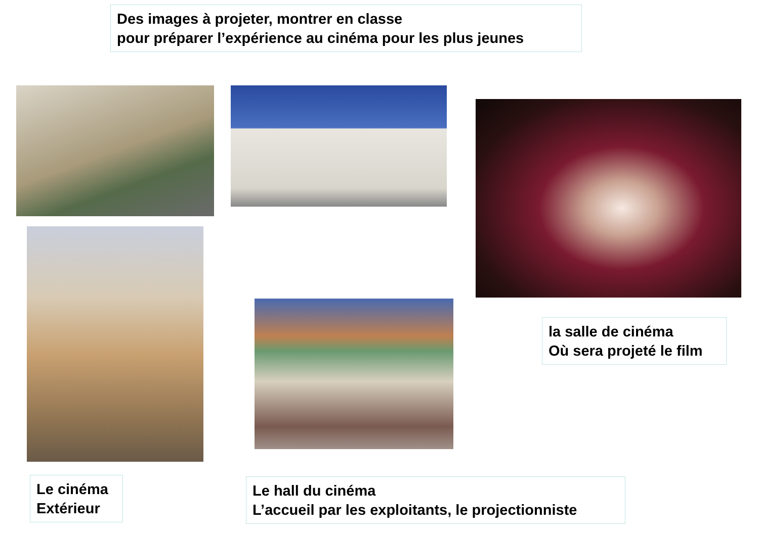Des images à projeter, montrer en classe
pour préparer l’expérience au cinéma pour les plus jeunes
la salle de cinéma
Où sera projeté le film
Le cinéma
Extérieur
Le hall du cinéma
L’accueil par les exploitants, le projectionniste